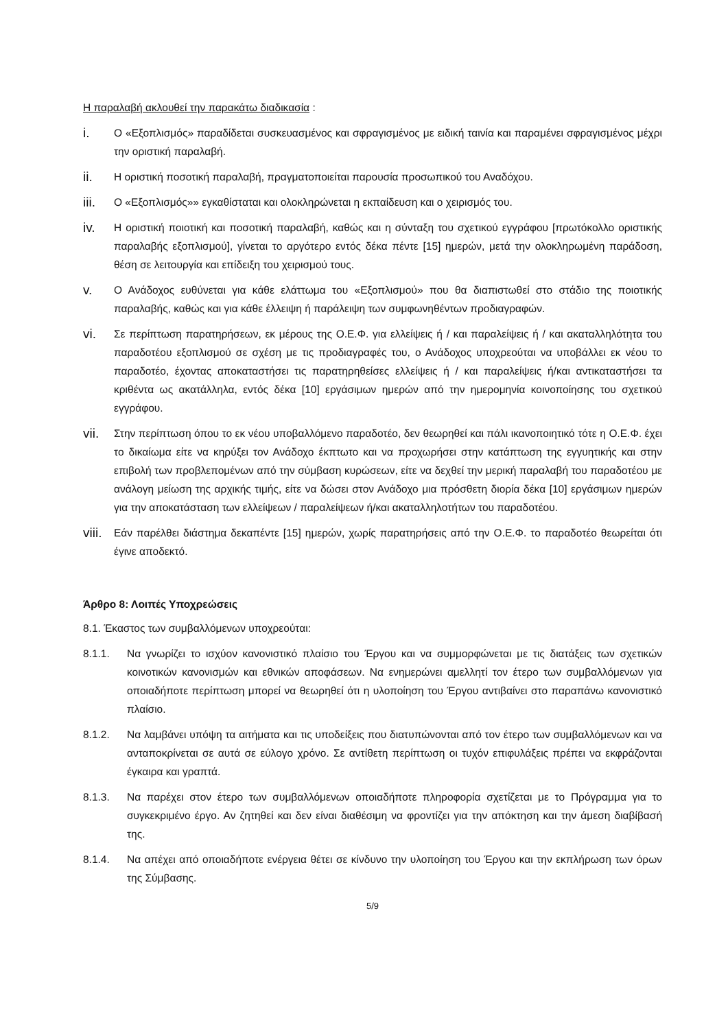Η παραλαβή ακλουθεί την παρακάτω διαδικασία :
i.
Ο «Εξοπλισμός» παραδίδεται συσκευασμένος και σφραγισμένος με ειδική ταινία και παραμένει σφραγισμένος μέχρι την οριστική παραλαβή.
ii.
Η οριστική ποσοτική παραλαβή, πραγματοποιείται παρουσία προσωπικού του Αναδόχου.
iii.
Ο «Εξοπλισμός»» εγκαθίσταται και ολοκληρώνεται η εκπαίδευση και ο χειρισμός του.
iv.
Η οριστική ποιοτική και ποσοτική παραλαβή, καθώς και η σύνταξη του σχετικού εγγράφου [πρωτόκολλο οριστικής παραλαβής εξοπλισμού], γίνεται το αργότερο εντός δέκα πέντε [15] ημερών, μετά την ολοκληρωμένη παράδοση, θέση σε λειτουργία και επίδειξη του χειρισμού τους.
v.
Ο Ανάδοχος ευθύνεται για κάθε ελάττωμα του «Εξοπλισμού» που θα διαπιστωθεί στο στάδιο της ποιοτικής παραλαβής, καθώς και για κάθε έλλειψη ή παράλειψη των συμφωνηθέντων προδιαγραφών.
vi.
Σε περίπτωση παρατηρήσεων, εκ μέρους της Ο.Ε.Φ. για ελλείψεις ή / και παραλείψεις ή / και ακαταλληλότητα του παραδοτέου εξοπλισμού σε σχέση με τις προδιαγραφές του, ο Ανάδοχος υποχρεούται να υποβάλλει εκ νέου το παραδοτέο, έχοντας αποκαταστήσει τις παρατηρηθείσες ελλείψεις ή / και παραλείψεις ή/και αντικαταστήσει τα κριθέντα ως ακατάλληλα, εντός δέκα [10] εργάσιμων ημερών από την ημερομηνία κοινοποίησης του σχετικού εγγράφου.
vii.
Στην περίπτωση όπου το εκ νέου υποβαλλόμενο παραδοτέο, δεν θεωρηθεί και πάλι ικανοποιητικό τότε η Ο.Ε.Φ. έχει το δικαίωμα είτε να κηρύξει τον Ανάδοχο έκπτωτο και να προχωρήσει στην κατάπτωση της εγγυητικής και στην επιβολή των προβλεπομένων από την σύμβαση κυρώσεων, είτε να δεχθεί την μερική παραλαβή του παραδοτέου με ανάλογη μείωση της αρχικής τιμής, είτε να δώσει στον Ανάδοχο μια πρόσθετη διορία δέκα [10] εργάσιμων ημερών για την αποκατάσταση των ελλείψεων / παραλείψεων ή/και ακαταλληλοτήτων του παραδοτέου.
viii.
Εάν παρέλθει διάστημα δεκαπέντε [15] ημερών, χωρίς παρατηρήσεις από την Ο.Ε.Φ. το παραδοτέο θεωρείται ότι έγινε αποδεκτό.
Άρθρο 8: Λοιπές Υποχρεώσεις
8.1. Έκαστος των συμβαλλόμενων υποχρεούται:
8.1.1. Να γνωρίζει το ισχύον κανονιστικό πλαίσιο του Έργου και να συμμορφώνεται με τις διατάξεις των σχετικών κοινοτικών κανονισμών και εθνικών αποφάσεων. Να ενημερώνει αμελλητί τον έτερο των συμβαλλόμενων για οποιαδήποτε περίπτωση μπορεί να θεωρηθεί ότι η υλοποίηση του Έργου αντιβαίνει στο παραπάνω κανονιστικό πλαίσιο.
8.1.2. Να λαμβάνει υπόψη τα αιτήματα και τις υποδείξεις που διατυπώνονται από τον έτερο των συμβαλλόμενων και να ανταποκρίνεται σε αυτά σε εύλογο χρόνο. Σε αντίθετη περίπτωση οι τυχόν επιφυλάξεις πρέπει να εκφράζονται έγκαιρα και γραπτά.
8.1.3. Να παρέχει στον έτερο των συμβαλλόμενων οποιαδήποτε πληροφορία σχετίζεται με το Πρόγραμμα για το συγκεκριμένο έργο. Αν ζητηθεί και δεν είναι διαθέσιμη να φροντίζει για την απόκτηση και την άμεση διαβίβασή της.
8.1.4. Να απέχει από οποιαδήποτε ενέργεια θέτει σε κίνδυνο την υλοποίηση του Έργου και την εκπλήρωση των όρων της Σύμβασης.
5/9